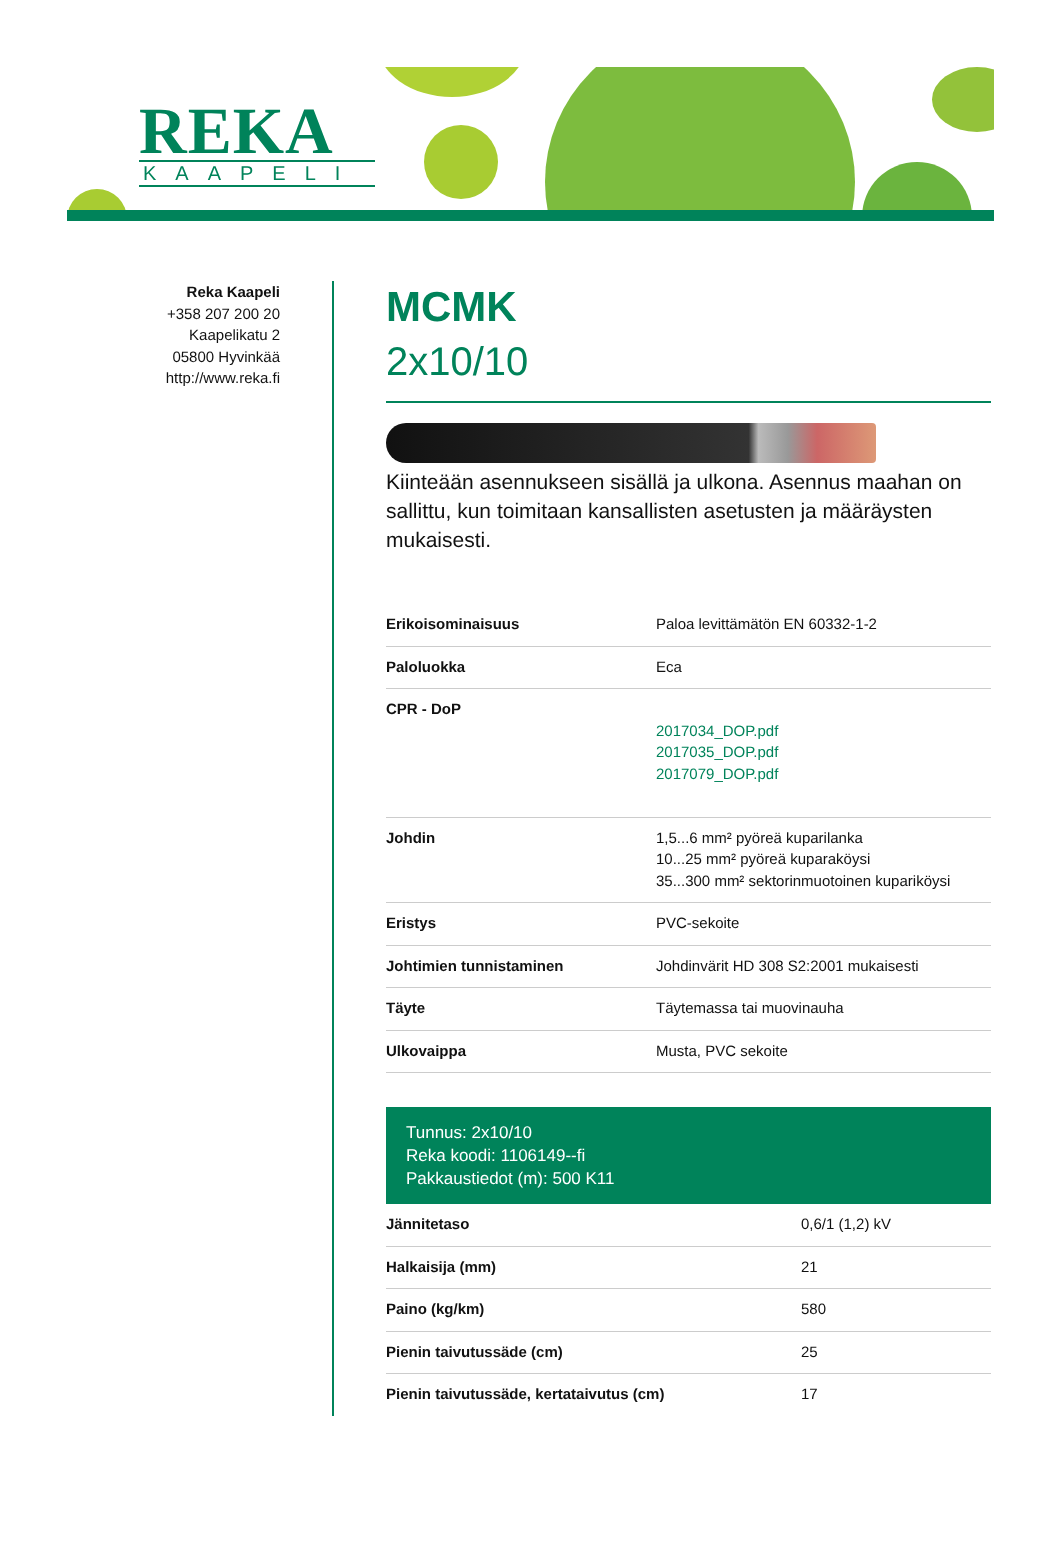REKA
KAAPELI
Reka Kaapeli
+358 207 200 20
Kaapelikatu 2
05800 Hyvinkää
http://www.reka.fi
MCMK
2x10/10
Kiinteään asennukseen sisällä ja ulkona. Asennus maahan on sallittu, kun toimitaan kansallisten asetusten ja määräysten mukaisesti.
| Erikoisominaisuus | Paloa levittämätön EN 60332-1-2 |
| Paloluokka | Eca |
| CPR - DoP | 2017034_DOP.pdf 2017035_DOP.pdf 2017079_DOP.pdf |
| Johdin | 1,5...6 mm² pyöreä kuparilanka 10...25 mm² pyöreä kuparaköysi 35...300 mm² sektorinmuotoinen kupariköysi |
| Eristys | PVC-sekoite |
| Johtimien tunnistaminen | Johdinvärit HD 308 S2:2001 mukaisesti |
| Täyte | Täytemassa tai muovinauha |
| Ulkovaippa | Musta, PVC sekoite |
Tunnus: 2x10/10
Reka koodi: 1106149--fi
Pakkaustiedot (m): 500 K11
| Jännitetaso | 0,6/1 (1,2) kV |
| Halkaisija (mm) | 21 |
| Paino (kg/km) | 580 |
| Pienin taivutussäde (cm) | 25 |
| Pienin taivutussäde, kertataivutus (cm) | 17 |